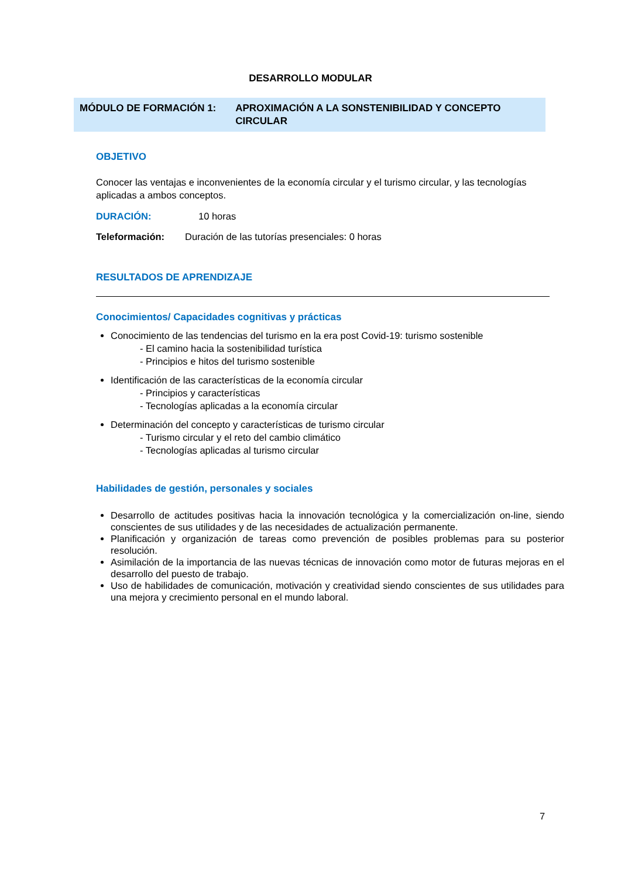DESARROLLO MODULAR
MÓDULO DE FORMACIÓN 1: APROXIMACIÓN A LA SONSTENIBILIDAD Y CONCEPTO CIRCULAR
OBJETIVO
Conocer las ventajas e inconvenientes de la economía circular y el turismo circular, y las tecnologías aplicadas a ambos conceptos.
DURACIÓN: 10 horas
Teleformación: Duración de las tutorías presenciales: 0 horas
RESULTADOS DE APRENDIZAJE
Conocimientos/ Capacidades cognitivas y prácticas
Conocimiento de las tendencias del turismo en la era post Covid-19: turismo sostenible
- El camino hacia la sostenibilidad turística
- Principios e hitos del turismo sostenible
Identificación de las características de la economía circular
- Principios y características
- Tecnologías aplicadas a la economía circular
Determinación del concepto y características de turismo circular
- Turismo circular y el reto del cambio climático
- Tecnologías aplicadas al turismo circular
Habilidades de gestión, personales y sociales
Desarrollo de actitudes positivas hacia la innovación tecnológica y la comercialización on-line, siendo conscientes de sus utilidades y de las necesidades de actualización permanente.
Planificación y organización de tareas como prevención de posibles problemas para su posterior resolución.
Asimilación de la importancia de las nuevas técnicas de innovación como motor de futuras mejoras en el desarrollo del puesto de trabajo.
Uso de habilidades de comunicación, motivación y creatividad siendo conscientes de sus utilidades para una mejora y crecimiento personal en el mundo laboral.
7